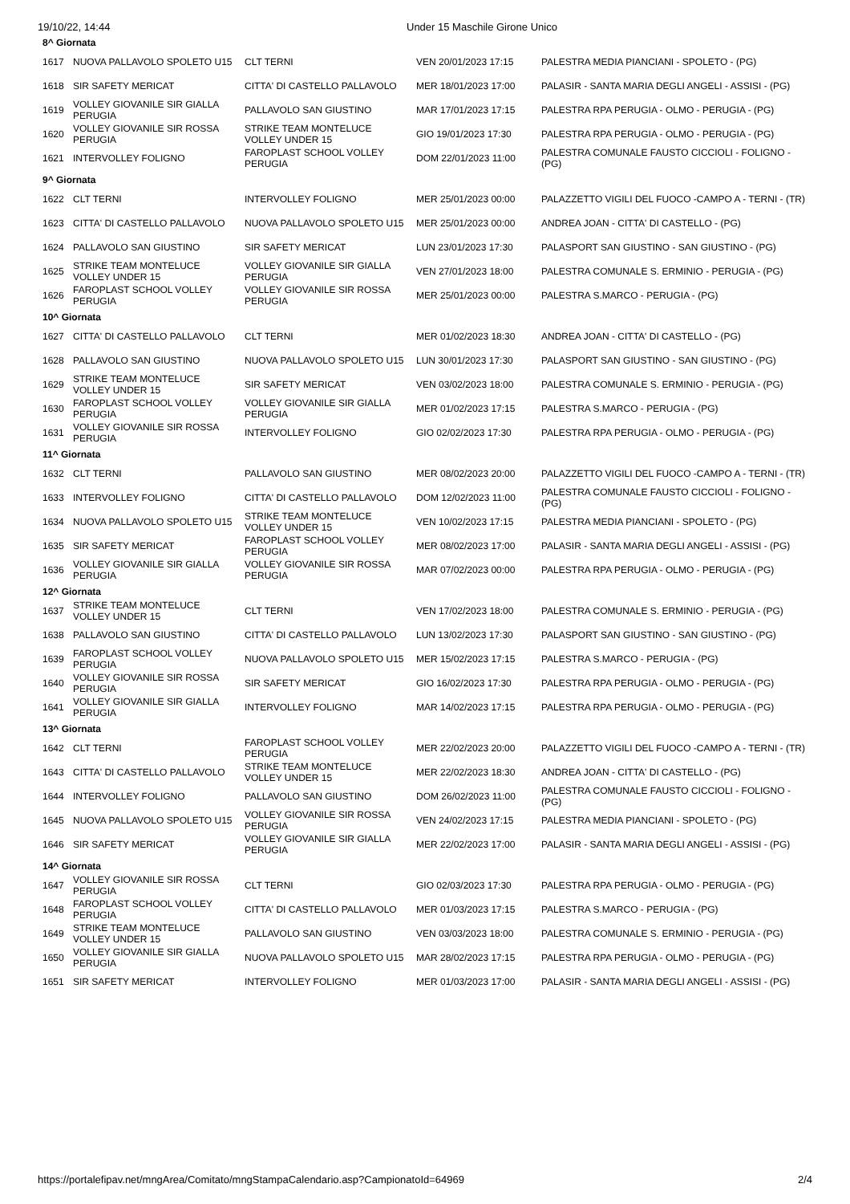19/10/22, 14:44 Under 15 Maschile Girone Unico
| 8^ Giornata | | | | |
| 1617 | NUOVA PALLAVOLO SPOLETO U15 | CLT TERNI | VEN 20/01/2023 17:15 | PALESTRA MEDIA PIANCIANI - SPOLETO - (PG) |
| 1618 | SIR SAFETY MERICAT | CITTA' DI CASTELLO PALLAVOLO | MER 18/01/2023 17:00 | PALASIR - SANTA MARIA DEGLI ANGELI - ASSISI - (PG) |
| 1619 | VOLLEY GIOVANILE SIR GIALLA PERUGIA | PALLAVOLO SAN GIUSTINO | MAR 17/01/2023 17:15 | PALESTRA RPA PERUGIA - OLMO - PERUGIA - (PG) |
| 1620 | VOLLEY GIOVANILE SIR ROSSA PERUGIA | STRIKE TEAM MONTELUCE VOLLEY UNDER 15 | GIO 19/01/2023 17:30 | PALESTRA RPA PERUGIA - OLMO - PERUGIA - (PG) |
| 1621 | INTERVOLLEY FOLIGNO | FAROPLAST SCHOOL VOLLEY PERUGIA | DOM 22/01/2023 11:00 | PALESTRA COMUNALE FAUSTO CICCIOLI - FOLIGNO - (PG) |
| 9^ Giornata | | | | |
| 1622 | CLT TERNI | INTERVOLLEY FOLIGNO | MER 25/01/2023 00:00 | PALAZZETTO VIGILI DEL FUOCO -CAMPO A - TERNI - (TR) |
| 1623 | CITTA' DI CASTELLO PALLAVOLO | NUOVA PALLAVOLO SPOLETO U15 | MER 25/01/2023 00:00 | ANDREA JOAN - CITTA' DI CASTELLO - (PG) |
| 1624 | PALLAVOLO SAN GIUSTINO | SIR SAFETY MERICAT | LUN 23/01/2023 17:30 | PALASPORT SAN GIUSTINO - SAN GIUSTINO - (PG) |
| 1625 | STRIKE TEAM MONTELUCE VOLLEY UNDER 15 | VOLLEY GIOVANILE SIR GIALLA PERUGIA | VEN 27/01/2023 18:00 | PALESTRA COMUNALE S. ERMINIO - PERUGIA - (PG) |
| 1626 | FAROPLAST SCHOOL VOLLEY PERUGIA | VOLLEY GIOVANILE SIR ROSSA PERUGIA | MER 25/01/2023 00:00 | PALESTRA S.MARCO - PERUGIA - (PG) |
| 10^ Giornata | | | | |
| 1627 | CITTA' DI CASTELLO PALLAVOLO | CLT TERNI | MER 01/02/2023 18:30 | ANDREA JOAN - CITTA' DI CASTELLO - (PG) |
| 1628 | PALLAVOLO SAN GIUSTINO | NUOVA PALLAVOLO SPOLETO U15 | LUN 30/01/2023 17:30 | PALASPORT SAN GIUSTINO - SAN GIUSTINO - (PG) |
| 1629 | STRIKE TEAM MONTELUCE VOLLEY UNDER 15 | SIR SAFETY MERICAT | VEN 03/02/2023 18:00 | PALESTRA COMUNALE S. ERMINIO - PERUGIA - (PG) |
| 1630 | FAROPLAST SCHOOL VOLLEY PERUGIA | VOLLEY GIOVANILE SIR GIALLA PERUGIA | MER 01/02/2023 17:15 | PALESTRA S.MARCO - PERUGIA - (PG) |
| 1631 | VOLLEY GIOVANILE SIR ROSSA PERUGIA | INTERVOLLEY FOLIGNO | GIO 02/02/2023 17:30 | PALESTRA RPA PERUGIA - OLMO - PERUGIA - (PG) |
| 11^ Giornata | | | | |
| 1632 | CLT TERNI | PALLAVOLO SAN GIUSTINO | MER 08/02/2023 20:00 | PALAZZETTO VIGILI DEL FUOCO -CAMPO A - TERNI - (TR) |
| 1633 | INTERVOLLEY FOLIGNO | CITTA' DI CASTELLO PALLAVOLO | DOM 12/02/2023 11:00 | PALESTRA COMUNALE FAUSTO CICCIOLI - FOLIGNO - (PG) |
| 1634 | NUOVA PALLAVOLO SPOLETO U15 | STRIKE TEAM MONTELUCE VOLLEY UNDER 15 | VEN 10/02/2023 17:15 | PALESTRA MEDIA PIANCIANI - SPOLETO - (PG) |
| 1635 | SIR SAFETY MERICAT | FAROPLAST SCHOOL VOLLEY PERUGIA | MER 08/02/2023 17:00 | PALASIR - SANTA MARIA DEGLI ANGELI - ASSISI - (PG) |
| 1636 | VOLLEY GIOVANILE SIR GIALLA PERUGIA | VOLLEY GIOVANILE SIR ROSSA PERUGIA | MAR 07/02/2023 00:00 | PALESTRA RPA PERUGIA - OLMO - PERUGIA - (PG) |
| 12^ Giornata | | | | |
| 1637 | STRIKE TEAM MONTELUCE VOLLEY UNDER 15 | CLT TERNI | VEN 17/02/2023 18:00 | PALESTRA COMUNALE S. ERMINIO - PERUGIA - (PG) |
| 1638 | PALLAVOLO SAN GIUSTINO | CITTA' DI CASTELLO PALLAVOLO | LUN 13/02/2023 17:30 | PALASPORT SAN GIUSTINO - SAN GIUSTINO - (PG) |
| 1639 | FAROPLAST SCHOOL VOLLEY PERUGIA | NUOVA PALLAVOLO SPOLETO U15 | MER 15/02/2023 17:15 | PALESTRA S.MARCO - PERUGIA - (PG) |
| 1640 | VOLLEY GIOVANILE SIR ROSSA PERUGIA | SIR SAFETY MERICAT | GIO 16/02/2023 17:30 | PALESTRA RPA PERUGIA - OLMO - PERUGIA - (PG) |
| 1641 | VOLLEY GIOVANILE SIR GIALLA PERUGIA | INTERVOLLEY FOLIGNO | MAR 14/02/2023 17:15 | PALESTRA RPA PERUGIA - OLMO - PERUGIA - (PG) |
| 13^ Giornata | | | | |
| 1642 | CLT TERNI | FAROPLAST SCHOOL VOLLEY PERUGIA | MER 22/02/2023 20:00 | PALAZZETTO VIGILI DEL FUOCO -CAMPO A - TERNI - (TR) |
| 1643 | CITTA' DI CASTELLO PALLAVOLO | STRIKE TEAM MONTELUCE VOLLEY UNDER 15 | MER 22/02/2023 18:30 | ANDREA JOAN - CITTA' DI CASTELLO - (PG) |
| 1644 | INTERVOLLEY FOLIGNO | PALLAVOLO SAN GIUSTINO | DOM 26/02/2023 11:00 | PALESTRA COMUNALE FAUSTO CICCIOLI - FOLIGNO - (PG) |
| 1645 | NUOVA PALLAVOLO SPOLETO U15 | VOLLEY GIOVANILE SIR ROSSA PERUGIA | VEN 24/02/2023 17:15 | PALESTRA MEDIA PIANCIANI - SPOLETO - (PG) |
| 1646 | SIR SAFETY MERICAT | VOLLEY GIOVANILE SIR GIALLA PERUGIA | MER 22/02/2023 17:00 | PALASIR - SANTA MARIA DEGLI ANGELI - ASSISI - (PG) |
| 14^ Giornata | | | | |
| 1647 | VOLLEY GIOVANILE SIR ROSSA PERUGIA | CLT TERNI | GIO 02/03/2023 17:30 | PALESTRA RPA PERUGIA - OLMO - PERUGIA - (PG) |
| 1648 | FAROPLAST SCHOOL VOLLEY PERUGIA | CITTA' DI CASTELLO PALLAVOLO | MER 01/03/2023 17:15 | PALESTRA S.MARCO - PERUGIA - (PG) |
| 1649 | STRIKE TEAM MONTELUCE VOLLEY UNDER 15 | PALLAVOLO SAN GIUSTINO | VEN 03/03/2023 18:00 | PALESTRA COMUNALE S. ERMINIO - PERUGIA - (PG) |
| 1650 | VOLLEY GIOVANILE SIR GIALLA PERUGIA | NUOVA PALLAVOLO SPOLETO U15 | MAR 28/02/2023 17:15 | PALESTRA RPA PERUGIA - OLMO - PERUGIA - (PG) |
| 1651 | SIR SAFETY MERICAT | INTERVOLLEY FOLIGNO | MER 01/03/2023 17:00 | PALASIR - SANTA MARIA DEGLI ANGELI - ASSISI - (PG) |
https://portalefipav.net/mngArea/Comitato/mngStampaCalendario.asp?CampionatoId=64969 2/4